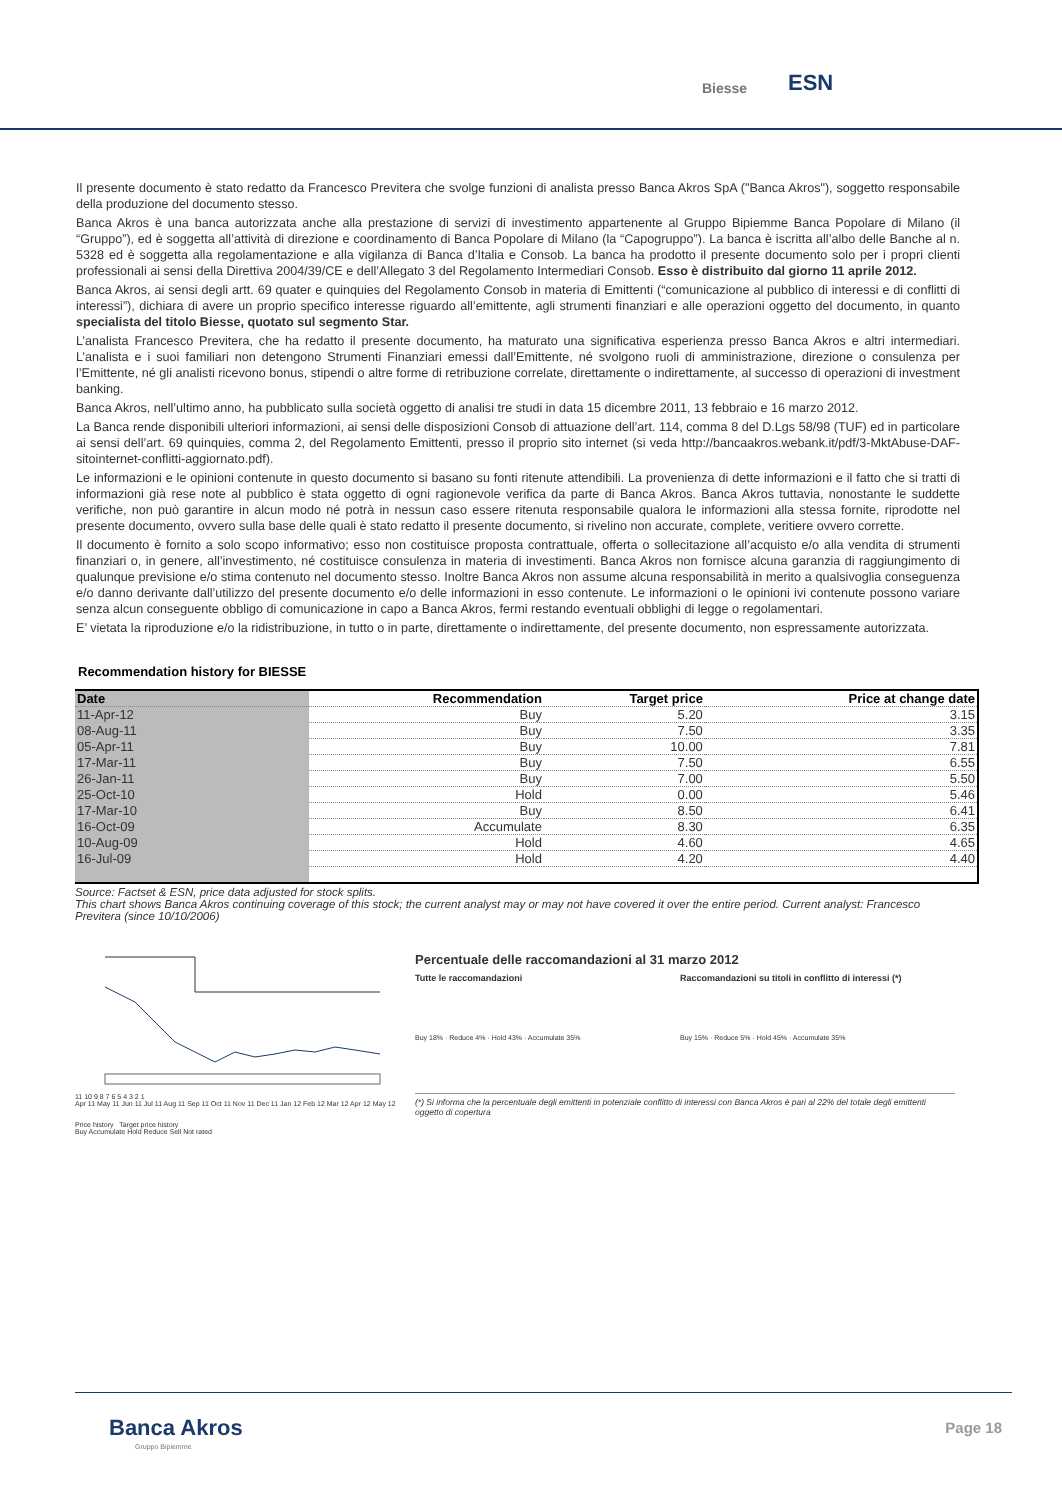Biesse ESN
Il presente documento è stato redatto da Francesco Previtera che svolge funzioni di analista presso Banca Akros SpA ("Banca Akros"), soggetto responsabile della produzione del documento stesso.
Banca Akros è una banca autorizzata anche alla prestazione di servizi di investimento appartenente al Gruppo Bipiemme Banca Popolare di Milano (il “Gruppo”), ed è soggetta all’attività di direzione e coordinamento di Banca Popolare di Milano (la “Capogruppo”). La banca è iscritta all’albo delle Banche al n. 5328 ed è soggetta alla regolamentazione e alla vigilanza di Banca d’Italia e Consob. La banca ha prodotto il presente documento solo per i propri clienti professionali ai sensi della Direttiva 2004/39/CE e dell’Allegato 3 del Regolamento Intermediari Consob. Esso è distribuito dal giorno 11 aprile 2012.
Banca Akros, ai sensi degli artt. 69 quater e quinquies del Regolamento Consob in materia di Emittenti (“comunicazione al pubblico di interessi e di conflitti di interessi”), dichiara di avere un proprio specifico interesse riguardo all’emittente, agli strumenti finanziari e alle operazioni oggetto del documento, in quanto specialista del titolo Biesse, quotato sul segmento Star.
L’analista Francesco Previtera, che ha redatto il presente documento, ha maturato una significativa esperienza presso Banca Akros e altri intermediari. L’analista e i suoi familiari non detengono Strumenti Finanziari emessi dall’Emittente, né svolgono ruoli di amministrazione, direzione o consulenza per l’Emittente, né gli analisti ricevono bonus, stipendi o altre forme di retribuzione correlate, direttamente o indirettamente, al successo di operazioni di investment banking.
Banca Akros, nell’ultimo anno, ha pubblicato sulla società oggetto di analisi tre studi in data 15 dicembre 2011, 13 febbraio e 16 marzo 2012.
La Banca rende disponibili ulteriori informazioni, ai sensi delle disposizioni Consob di attuazione dell’art. 114, comma 8 del D.Lgs 58/98 (TUF) ed in particolare ai sensi dell’art. 69 quinquies, comma 2, del Regolamento Emittenti, presso il proprio sito internet (si veda http://bancaakros.webank.it/pdf/3-MktAbuse-DAF-sitointernet-conflitti-aggiornato.pdf).
Le informazioni e le opinioni contenute in questo documento si basano su fonti ritenute attendibili. La provenienza di dette informazioni e il fatto che si tratti di informazioni già rese note al pubblico è stata oggetto di ogni ragionevole verifica da parte di Banca Akros. Banca Akros tuttavia, nonostante le suddette verifiche, non può garantire in alcun modo né potrà in nessun caso essere ritenuta responsabile qualora le informazioni alla stessa fornite, riprodotte nel presente documento, ovvero sulla base delle quali è stato redatto il presente documento, si rivelino non accurate, complete, veritiere ovvero corrette.
Il documento è fornito a solo scopo informativo; esso non costituisce proposta contrattuale, offerta o sollecitazione all’acquisto e/o alla vendita di strumenti finanziari o, in genere, all’investimento, né costituisce consulenza in materia di investimenti. Banca Akros non fornisce alcuna garanzia di raggiungimento di qualunque previsione e/o stima contenuto nel documento stesso. Inoltre Banca Akros non assume alcuna responsabilità in merito a qualsivoglia conseguenza e/o danno derivante dall’utilizzo del presente documento e/o delle informazioni in esso contenute. Le informazioni o le opinioni ivi contenute possono variare senza alcun conseguente obbligo di comunicazione in capo a Banca Akros, fermi restando eventuali obblighi di legge o regolamentari.
E’ vietata la riproduzione e/o la ridistribuzione, in tutto o in parte, direttamente o indirettamente, del presente documento, non espressamente autorizzata.
Recommendation history for BIESSE
| Date | Recommendation | Target price | Price at change date |
| --- | --- | --- | --- |
| 11-Apr-12 | Buy | 5.20 | 3.15 |
| 08-Aug-11 | Buy | 7.50 | 3.35 |
| 05-Apr-11 | Buy | 10.00 | 7.81 |
| 17-Mar-11 | Buy | 7.50 | 6.55 |
| 26-Jan-11 | Buy | 7.00 | 5.50 |
| 25-Oct-10 | Hold | 0.00 | 5.46 |
| 17-Mar-10 | Buy | 8.50 | 6.41 |
| 16-Oct-09 | Accumulate | 8.30 | 6.35 |
| 10-Aug-09 | Hold | 4.60 | 4.65 |
| 16-Jul-09 | Hold | 4.20 | 4.40 |
Source: Factset & ESN, price data adjusted for stock splits.
This chart shows Banca Akros continuing coverage of this stock; the current analyst may or may not have covered it over the entire period. Current analyst: Francesco Previtera (since 10/10/2006)
11 10 9 8 7 6 5 4 3 2 1
Apr 11 May 11 Jun 11 Jul 11 Aug 11 Sep 11 Oct 11 Nov 11 Dec 11 Jan 12 Feb 12 Mar 12 Apr 12 May 12
Price history Target price history
Buy Accumulate Hold Reduce Sell Not rated
Percentuale delle raccomandazioni al 31 marzo 2012
Tutte le raccomandazioni Raccomandazioni su titoli in conflitto di interessi (*)
Buy 18% · Reduce 4% · Hold 43% · Accumulate 35%
Buy 15% · Reduce 5% · Hold 45% · Accumulate 35%
(*) Si informa che la percentuale degli emittenti in potenziale conflitto di interessi con Banca Akros è pari al 22% del totale degli emittenti oggetto di copertura
Banca Akros Page 18
Gruppo Bipiemme